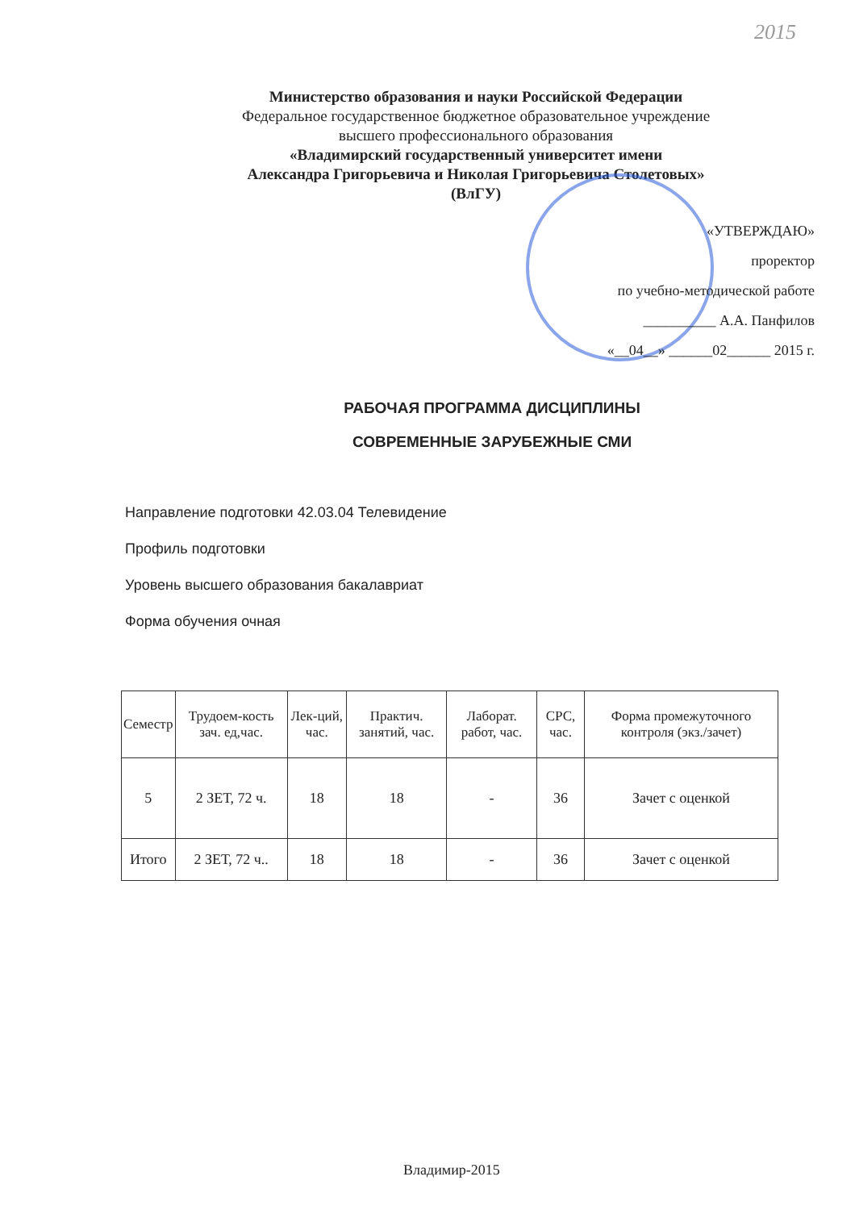2015
Министерство образования и науки Российской Федерации
Федеральное государственное бюджетное образовательное учреждение
высшего профессионального образования
«Владимирский государственный университет имени
Александра Григорьевича и Николая Григорьевича Столетовых»
(ВлГУ)
«УТВЕРЖДАЮ»
проректор
по учебно-методической работе
__________ А.А. Панфилов
«__04__» ______02______ 2015 г.
РАБОЧАЯ ПРОГРАММА ДИСЦИПЛИНЫ
СОВРЕМЕННЫЕ ЗАРУБЕЖНЫЕ СМИ
Направление подготовки 42.03.04 Телевидение
Профиль подготовки
Уровень высшего образования бакалавриат
Форма обучения очная
| Семестр | Трудоем-кость зач. ед,час. | Лек-ций, час. | Практич. занятий, час. | Лаборат. работ, час. | СРС, час. | Форма промежуточного контроля (экз./зачет) |
| --- | --- | --- | --- | --- | --- | --- |
| 5 | 2 ЗЕТ, 72 ч. | 18 | 18 | - | 36 | Зачет с оценкой |
| Итого | 2 ЗЕТ, 72 ч.. | 18 | 18 | - | 36 | Зачет с оценкой |
Владимир-2015